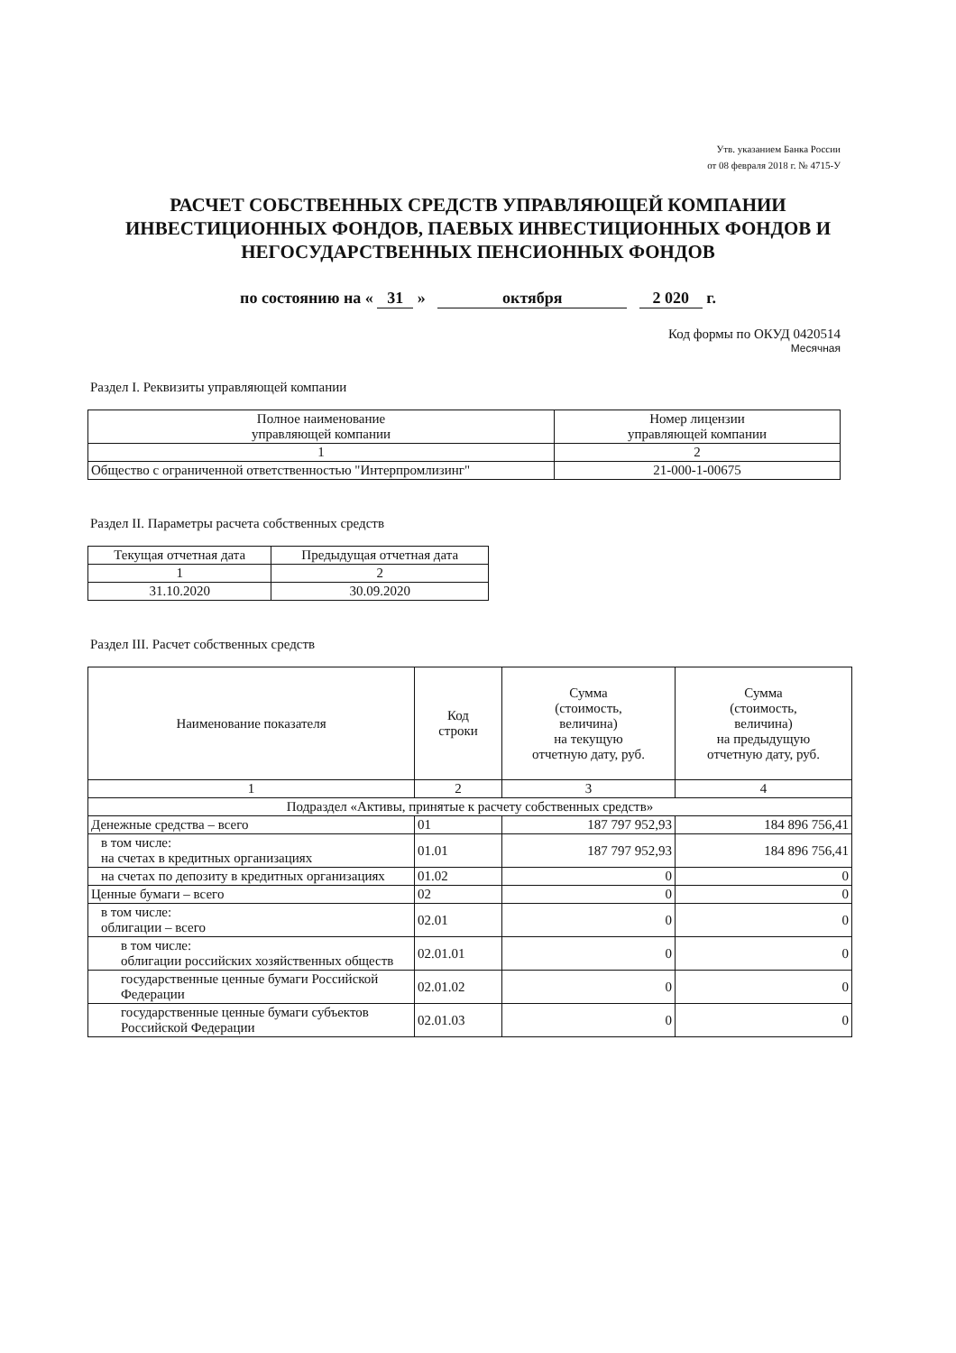Утв. указанием Банка России
от 08 февраля 2018 г. № 4715-У
РАСЧЕТ СОБСТВЕННЫХ СРЕДСТВ УПРАВЛЯЮЩЕЙ КОМПАНИИ ИНВЕСТИЦИОННЫХ ФОНДОВ, ПАЕВЫХ ИНВЕСТИЦИОННЫХ ФОНДОВ И НЕГОСУДАРСТВЕННЫХ ПЕНСИОННЫХ ФОНДОВ
по состоянию на « 31 » октября 2 020 г.
Код формы по ОКУД 0420514
Месячная
Раздел I. Реквизиты управляющей компании
| Полное наименование управляющей компании | Номер лицензии управляющей компании |
| --- | --- |
| 1 | 2 |
| Общество с ограниченной ответственностью "Интерпромлизинг" | 21-000-1-00675 |
Раздел II. Параметры расчета собственных средств
| Текущая отчетная дата | Предыдущая отчетная дата |
| --- | --- |
| 1 | 2 |
| 31.10.2020 | 30.09.2020 |
Раздел III. Расчет собственных средств
| Наименование показателя | Код строки | Сумма (стоимость, величина) на текущую отчетную дату, руб. | Сумма (стоимость, величина) на предыдущую отчетную дату, руб. |
| --- | --- | --- | --- |
| 1 | 2 | 3 | 4 |
| Подраздел «Активы, принятые к расчету собственных средств» | | | |
| Денежные средства – всего | 01 | 187 797 952,93 | 184 896 756,41 |
| в том числе: на счетах в кредитных организациях | 01.01 | 187 797 952,93 | 184 896 756,41 |
| на счетах по депозиту в кредитных организациях | 01.02 | 0 | 0 |
| Ценные бумаги – всего | 02 | 0 | 0 |
| в том числе: облигации – всего | 02.01 | 0 | 0 |
| в том числе: облигации российских хозяйственных обществ | 02.01.01 | 0 | 0 |
| государственные ценные бумаги Российской Федерации | 02.01.02 | 0 | 0 |
| государственные ценные бумаги субъектов Российской Федерации | 02.01.03 | 0 | 0 |